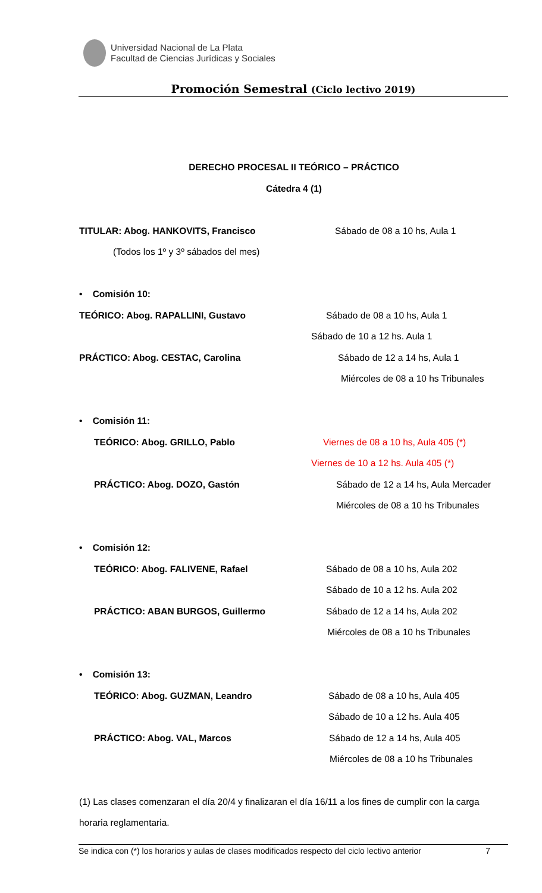Universidad Nacional de La Plata
Facultad de Ciencias Jurídicas y Sociales
Promoción Semestral (Ciclo lectivo 2019)
DERECHO PROCESAL II TEÓRICO – PRÁCTICO
Cátedra 4 (1)
TITULAR: Abog. HANKOVITS, Francisco Sábado de 08 a 10 hs, Aula 1
(Todos los 1º y 3º sábados del mes)
• Comisión 10:
TEÓRICO: Abog. RAPALLINI, Gustavo Sábado de 08 a 10 hs, Aula 1
Sábado de 10 a 12 hs. Aula 1
PRÁCTICO: Abog. CESTAC, Carolina Sábado de 12 a 14 hs, Aula 1
Miércoles de 08 a 10 hs Tribunales
• Comisión 11:
TEÓRICO: Abog. GRILLO, Pablo
Viernes de 08 a 10 hs, Aula 405 (*)
Viernes de 10 a 12 hs. Aula 405 (*)
PRÁCTICO: Abog. DOZO, Gastón
Sábado de 12 a 14 hs, Aula Mercader
Miércoles de 08 a 10 hs Tribunales
• Comisión 12:
TEÓRICO: Abog. FALIVENE, Rafael Sábado de 08 a 10 hs, Aula 202
Sábado de 10 a 12 hs. Aula 202
PRÁCTICO: ABAN BURGOS, Guillermo Sábado de 12 a 14 hs, Aula 202
Miércoles de 08 a 10 hs Tribunales
• Comisión 13:
TEÓRICO: Abog. GUZMAN, Leandro Sábado de 08 a 10 hs, Aula 405
Sábado de 10 a 12 hs. Aula 405
PRÁCTICO: Abog. VAL, Marcos Sábado de 12 a 14 hs, Aula 405
Miércoles de 08 a 10 hs Tribunales
(1) Las clases comenzaran el día 20/4 y finalizaran el día 16/11 a los fines de cumplir con la carga horaria reglamentaria.
Se indica con (*) los horarios y aulas de clases modificados respecto del ciclo lectivo anterior 7